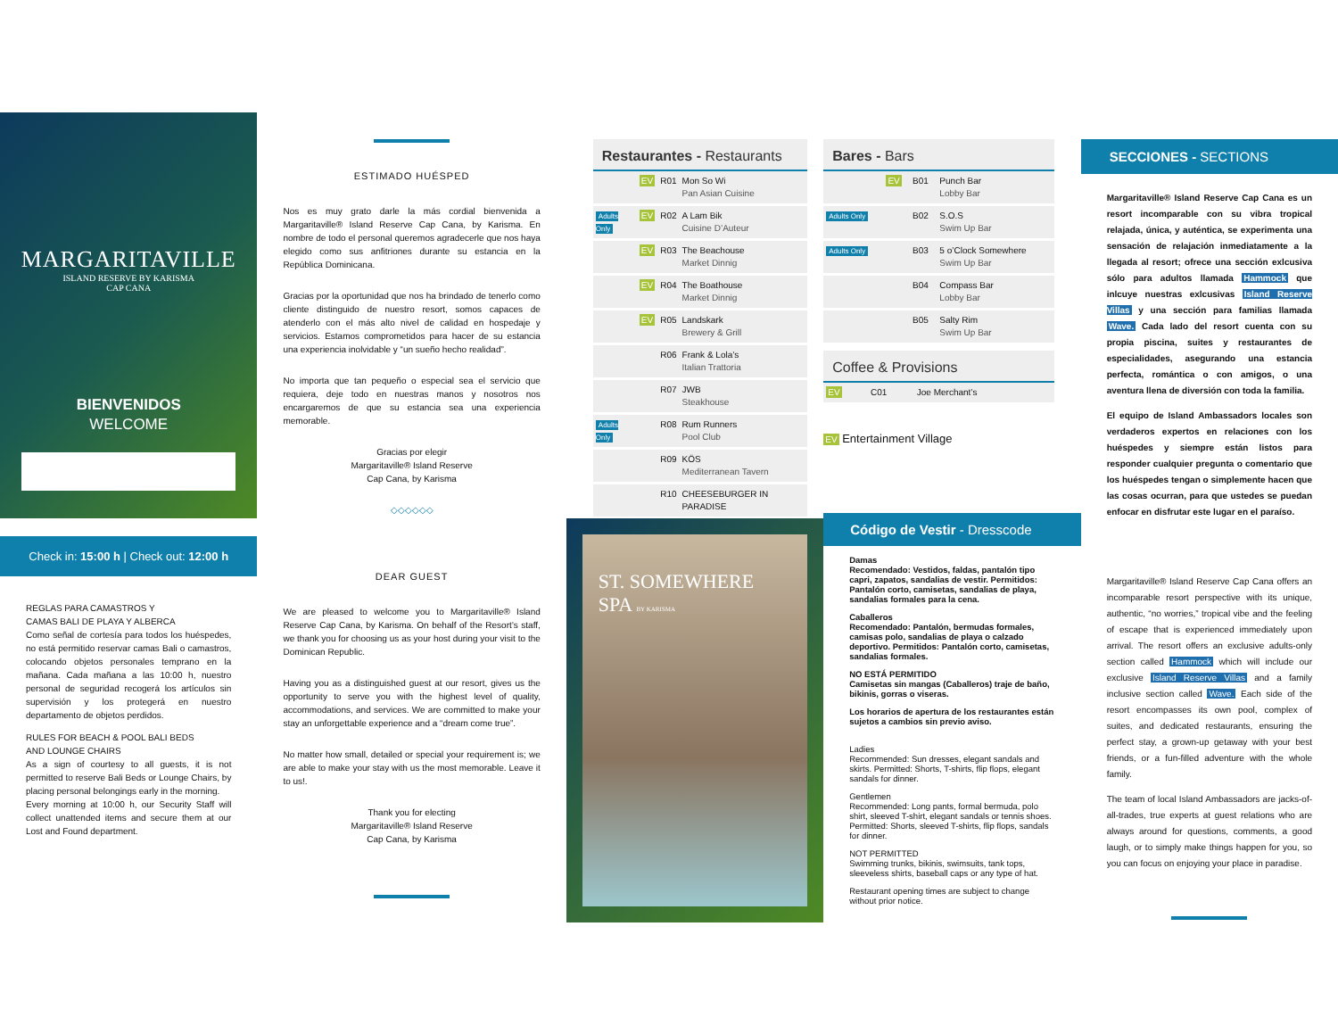MARGARITAVILLE
ISLAND RESERVE BY KARISMA
CAP CANA
BIENVENIDOS
WELCOME
Check in: 15:00 h | Check out: 12:00 h
REGLAS PARA CAMASTROS Y
CAMAS BALI DE PLAYA Y ALBERCA
Como señal de cortesía para todos los huéspedes, no está permitido reservar camas Bali o camastros, colocando objetos personales temprano en la mañana. Cada mañana a las 10:00 h, nuestro personal de seguridad recogerá los artículos sin supervisión y los protegerá en nuestro departamento de objetos perdidos.
RULES FOR BEACH & POOL BALI BEDS
AND LOUNGE CHAIRS
As a sign of courtesy to all guests, it is not permitted to reserve Bali Beds or Lounge Chairs, by placing personal belongings early in the morning.
Every morning at 10:00 h, our Security Staff will collect unattended items and secure them at our Lost and Found department.
ESTIMADO HUÉSPED
Nos es muy grato darle la más cordial bienvenida a Margaritaville® Island Reserve Cap Cana, by Karisma. En nombre de todo el personal queremos agradecerle que nos haya elegido como sus anfitriones durante su estancia en la República Dominicana.
Gracias por la oportunidad que nos ha brindado de tenerlo como cliente distinguido de nuestro resort, somos capaces de atenderlo con el más alto nivel de calidad en hospedaje y servicios. Estamos comprometidos para hacer de su estancia una experiencia inolvidable y “un sueño hecho realidad”.
No importa que tan pequeño o especial sea el servicio que requiera, deje todo en nuestras manos y nosotros nos encargaremos de que su estancia sea una experiencia memorable.
Gracias por elegir
Margaritaville® Island Reserve
Cap Cana, by Karisma
◇◇◇◇◇◇
DEAR GUEST
We are pleased to welcome you to Margaritaville® Island Reserve Cap Cana, by Karisma. On behalf of the Resort’s staff, we thank you for choosing us as your host during your visit to the Dominican Republic.
Having you as a distinguished guest at our resort, gives us the opportunity to serve you with the highest level of quality, accommodations, and services. We are committed to make your stay an unforgettable experience and a “dream come true”.
No matter how small, detailed or special your requirement is; we are able to make your stay with us the most memorable. Leave it to us!.
Thank you for electing
Margaritaville® Island Reserve
Cap Cana, by Karisma
Restaurantes - Restaurants
| | EV | R01 | Mon So Wi Pan Asian Cuisine |
| Adults Only | EV | R02 | A Lam Bik Cuisine D’Auteur |
| | EV | R03 | The Beachouse Market Dinnig |
| | EV | R04 | The Boathouse Market Dinnig |
| | EV | R05 | Landskark Brewery & Grill |
| | | R06 | Frank & Lola’s Italian Trattoria |
| | | R07 | JWB Steakhouse |
| Adults Only | | R08 | Rum Runners Pool Club |
| | | R09 | KÖS Mediterranean Tavern |
| | | R10 | CHEESEBURGER IN PARADISE |
ST. SOMEWHERE SPA BY KARISMA
Bares - Bars
| | EV | B01 | Punch Bar Lobby Bar |
| Adults Only | | B02 | S.O.S Swim Up Bar |
| Adults Only | | B03 | 5 o’Clock Somewhere Swim Up Bar |
| | | B04 | Compass Bar Lobby Bar |
| | | B05 | Salty Rim Swim Up Bar |
Coffee & Provisions
| EV | C01 | Joe Merchant’s |
EV Entertainment Village
Código de Vestir - Dresscode
Damas
Recomendado: Vestidos, faldas, pantalón tipo capri, zapatos, sandalias de vestir. Permitidos: Pantalón corto, camisetas, sandalias de playa, sandalias formales para la cena.
Caballeros
Recomendado: Pantalón, bermudas formales, camisas polo, sandalias de playa o calzado deportivo. Permitidos: Pantalón corto, camisetas, sandalias formales.
NO ESTÁ PERMITIDO
Camisetas sin mangas (Caballeros) traje de baño, bikinis, gorras o viseras.
Los horarios de apertura de los restaurantes están sujetos a cambios sin previo aviso.
Ladies
Recommended: Sun dresses, elegant sandals and skirts. Permitted: Shorts, T-shirts, flip flops, elegant sandals for dinner.
Gentlemen
Recommended: Long pants, formal bermuda, polo shirt, sleeved T-shirt, elegant sandals or tennis shoes. Permitted: Shorts, sleeved T-shirts, flip flops, sandals for dinner.
NOT PERMITTED
Swimming trunks, bikinis, swimsuits, tank tops, sleeveless shirts, baseball caps or any type of hat.
Restaurant opening times are subject to change without prior notice.
SECCIONES - SECTIONS
Margaritaville® Island Reserve Cap Cana es un resort incomparable con su vibra tropical relajada, única, y auténtica, se experimenta una sensación de relajación inmediatamente a la llegada al resort; ofrece una sección exlcusiva sólo para adultos llamada Hammock que inlcuye nuestras exlcusivas Island Reserve Villas y una sección para familias llamada Wave. Cada lado del resort cuenta con su propia piscina, suites y restaurantes de especialidades, asegurando una estancia perfecta, romántica o con amigos, o una aventura llena de diversión con toda la familia.
El equipo de Island Ambassadors locales son verdaderos expertos en relaciones con los huéspedes y siempre están listos para responder cualquier pregunta o comentario que los huéspedes tengan o simplemente hacen que las cosas ocurran, para que ustedes se puedan enfocar en disfrutar este lugar en el paraíso.
Margaritaville® Island Reserve Cap Cana offers an incomparable resort perspective with its unique, authentic, “no worries,” tropical vibe and the feeling of escape that is experienced immediately upon arrival. The resort offers an exclusive adults-only section called Hammock which will include our exclusive Island Reserve Villas and a family inclusive section called Wave. Each side of the resort encompasses its own pool, complex of suites, and dedicated restaurants, ensuring the perfect stay, a grown-up getaway with your best friends, or a fun-filled adventure with the whole family.
The team of local Island Ambassadors are jacks-of-all-trades, true experts at guest relations who are always around for questions, comments, a good laugh, or to simply make things happen for you, so you can focus on enjoying your place in paradise.